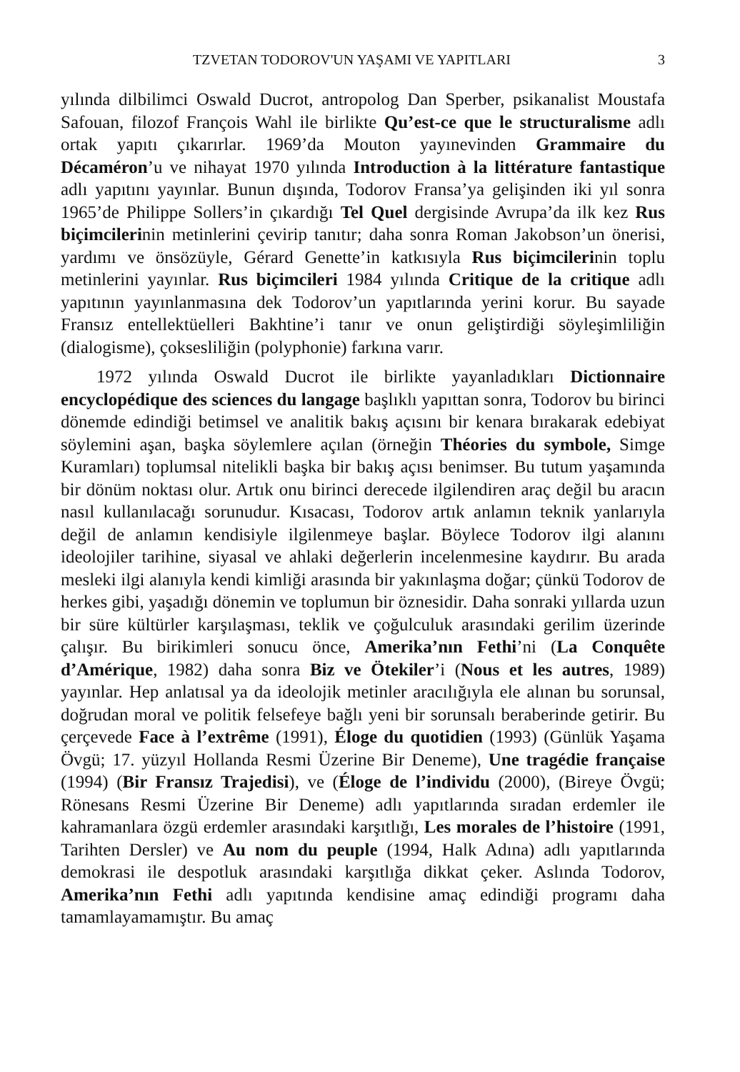TZVETAN TODOROV'UN YAŞAMI VE YAPITLARI 3
yılında dilbilimci Oswald Ducrot, antropolog Dan Sperber, psikanalist Moustafa Safouan, filozof François Wahl ile birlikte Qu’est-ce que le structuralisme adlı ortak yapıtı çıkarırlar. 1969’da Mouton yayınevinden Grammaire du Décaméron’u ve nihayat 1970 yılında Introduction à la littérature fantastique adlı yapıtını yayınlar. Bunun dışında, Todorov Fransa’ya gelişinden iki yıl sonra 1965’de Philippe Sollers’in çıkardığı Tel Quel dergisinde Avrupa’da ilk kez Rus biçimcilerinin metinlerini çevirip tanıtır; daha sonra Roman Jakobson’un önerisi, yardımı ve önsözüyle, Gérard Genette’in katkısıyla Rus biçimcilerinin toplu metinlerini yayınlar. Rus biçimcileri 1984 yılında Critique de la critique adlı yapıtının yayınlanmasına dek Todorov’un yapıtlarında yerini korur. Bu sayade Fransız entellektüelleri Bakhtine’i tanır ve onun geliştirdiği söyleşimliliğin (dialogisme), çoksesliliğin (polyphonie) farkına varır.
1972 yılında Oswald Ducrot ile birlikte yayanladıkları Dictionnaire encyclopédique des sciences du langage başlıklı yapıttan sonra, Todorov bu birinci dönemde edindiği betimsel ve analitik bakış açısını bir kenara bırakarak edebiyat söylemini aşan, başka söylemlere açılan (örneğin Théories du symbole, Simge Kuramları) toplumsal nitelikli başka bir bakış açısı benimser. Bu tutum yaşamında bir dönüm noktası olur. Artık onu birinci derecede ilgilendiren araç değil bu aracın nasıl kullanılacağı sorunudur. Kısacası, Todorov artık anlamın teknik yanlarıyla değil de anlamın kendisiyle ilgilenmeye başlar. Böylece Todorov ilgi alanını ideolojiler tarihine, siyasal ve ahlaki değerlerin incelenmesine kaydırır. Bu arada mesleki ilgi alanıyla kendi kimliği arasında bir yakınlaşma doğar; çünkü Todorov de herkes gibi, yaşadığı dönemin ve toplumun bir öznesidir. Daha sonraki yıllarda uzun bir süre kültürler karşılaşması, teklik ve çoğulculuk arasındaki gerilim üzerinde çalışır. Bu birikimleri sonucu önce, Amerika’nın Fethi’ni (La Conquête d’Amérique, 1982) daha sonra Biz ve Ötekiler’i (Nous et les autres, 1989) yayınlar. Hep anlatısal ya da ideolojik metinler aracılığıyla ele alınan bu sorunsal, doğrudan moral ve politik felsefeye bağlı yeni bir sorunsalı beraberinde getirir. Bu çerçevede Face à l’extrême (1991), Éloge du quotidien (1993) (Günlük Yaşama Övgü; 17. yüzyıl Hollanda Resmi Üzerine Bir Deneme), Une tragédie française (1994) (Bir Fransız Trajedisi), ve (Éloge de l’individu (2000), (Bireye Övgü; Rönesans Resmi Üzerine Bir Deneme) adlı yapıtlarında sıradan erdemler ile kahramanlara özgü erdemler arasındaki karşıtlığı, Les morales de l’histoire (1991, Tarihten Dersler) ve Au nom du peuple (1994, Halk Adına) adlı yapıtlarında demokrasi ile despotluk arasındaki karşıtlığa dikkat çeker. Aslında Todorov, Amerika’nın Fethi adlı yapıtında kendisine amaç edindiği programı daha tamamlayamamıştır. Bu amaç